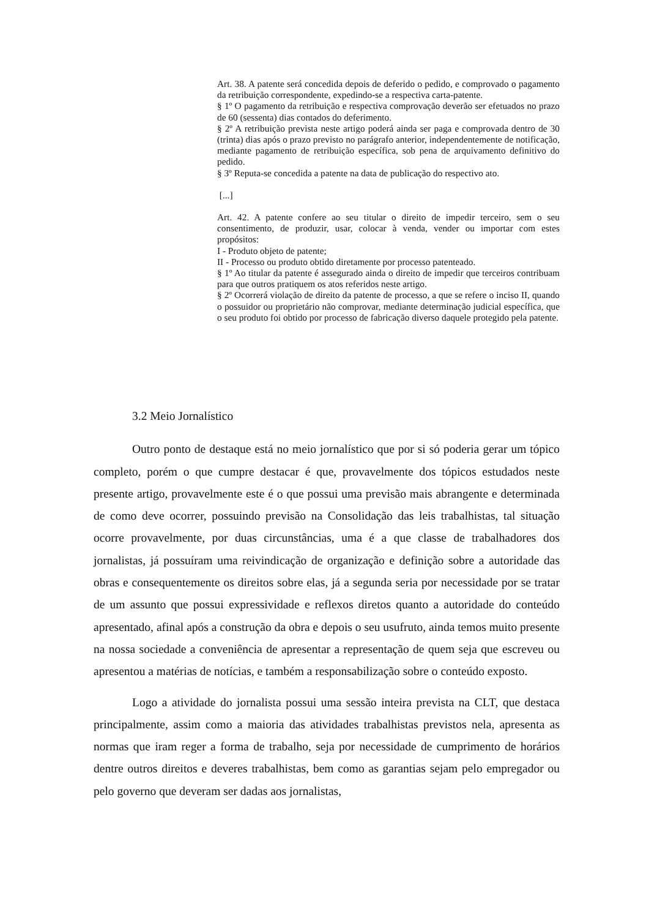Art. 38. A patente será concedida depois de deferido o pedido, e comprovado o pagamento da retribuição correspondente, expedindo-se a respectiva carta-patente.
§ 1º O pagamento da retribuição e respectiva comprovação deverão ser efetuados no prazo de 60 (sessenta) dias contados do deferimento.
§ 2º A retribuição prevista neste artigo poderá ainda ser paga e comprovada dentro de 30 (trinta) dias após o prazo previsto no parágrafo anterior, independentemente de notificação, mediante pagamento de retribuição específica, sob pena de arquivamento definitivo do pedido.
§ 3º Reputa-se concedida a patente na data de publicação do respectivo ato.
[...]
Art. 42. A patente confere ao seu titular o direito de impedir terceiro, sem o seu consentimento, de produzir, usar, colocar à venda, vender ou importar com estes propósitos:
I - Produto objeto de patente;
II - Processo ou produto obtido diretamente por processo patenteado.
§ 1º Ao titular da patente é assegurado ainda o direito de impedir que terceiros contribuam para que outros pratiquem os atos referidos neste artigo.
§ 2º Ocorrerá violação de direito da patente de processo, a que se refere o inciso II, quando o possuidor ou proprietário não comprovar, mediante determinação judicial específica, que o seu produto foi obtido por processo de fabricação diverso daquele protegido pela patente.
3.2 Meio Jornalístico
Outro ponto de destaque está no meio jornalístico que por si só poderia gerar um tópico completo, porém o que cumpre destacar é que, provavelmente dos tópicos estudados neste presente artigo, provavelmente este é o que possui uma previsão mais abrangente e determinada de como deve ocorrer, possuindo previsão na Consolidação das leis trabalhistas, tal situação ocorre provavelmente, por duas circunstâncias, uma é a que classe de trabalhadores dos jornalistas, já possuíram uma reivindicação de organização e definição sobre a autoridade das obras e consequentemente os direitos sobre elas, já a segunda seria por necessidade por se tratar de um assunto que possui expressividade e reflexos diretos quanto a autoridade do conteúdo apresentado, afinal após a construção da obra e depois o seu usufruto, ainda temos muito presente na nossa sociedade a conveniência de apresentar a representação de quem seja que escreveu ou apresentou a matérias de notícias, e também a responsabilização sobre o conteúdo exposto.
Logo a atividade do jornalista possui uma sessão inteira prevista na CLT, que destaca principalmente, assim como a maioria das atividades trabalhistas previstos nela, apresenta as normas que iram reger a forma de trabalho, seja por necessidade de cumprimento de horários dentre outros direitos e deveres trabalhistas, bem como as garantias sejam pelo empregador ou pelo governo que deveram ser dadas aos jornalistas,